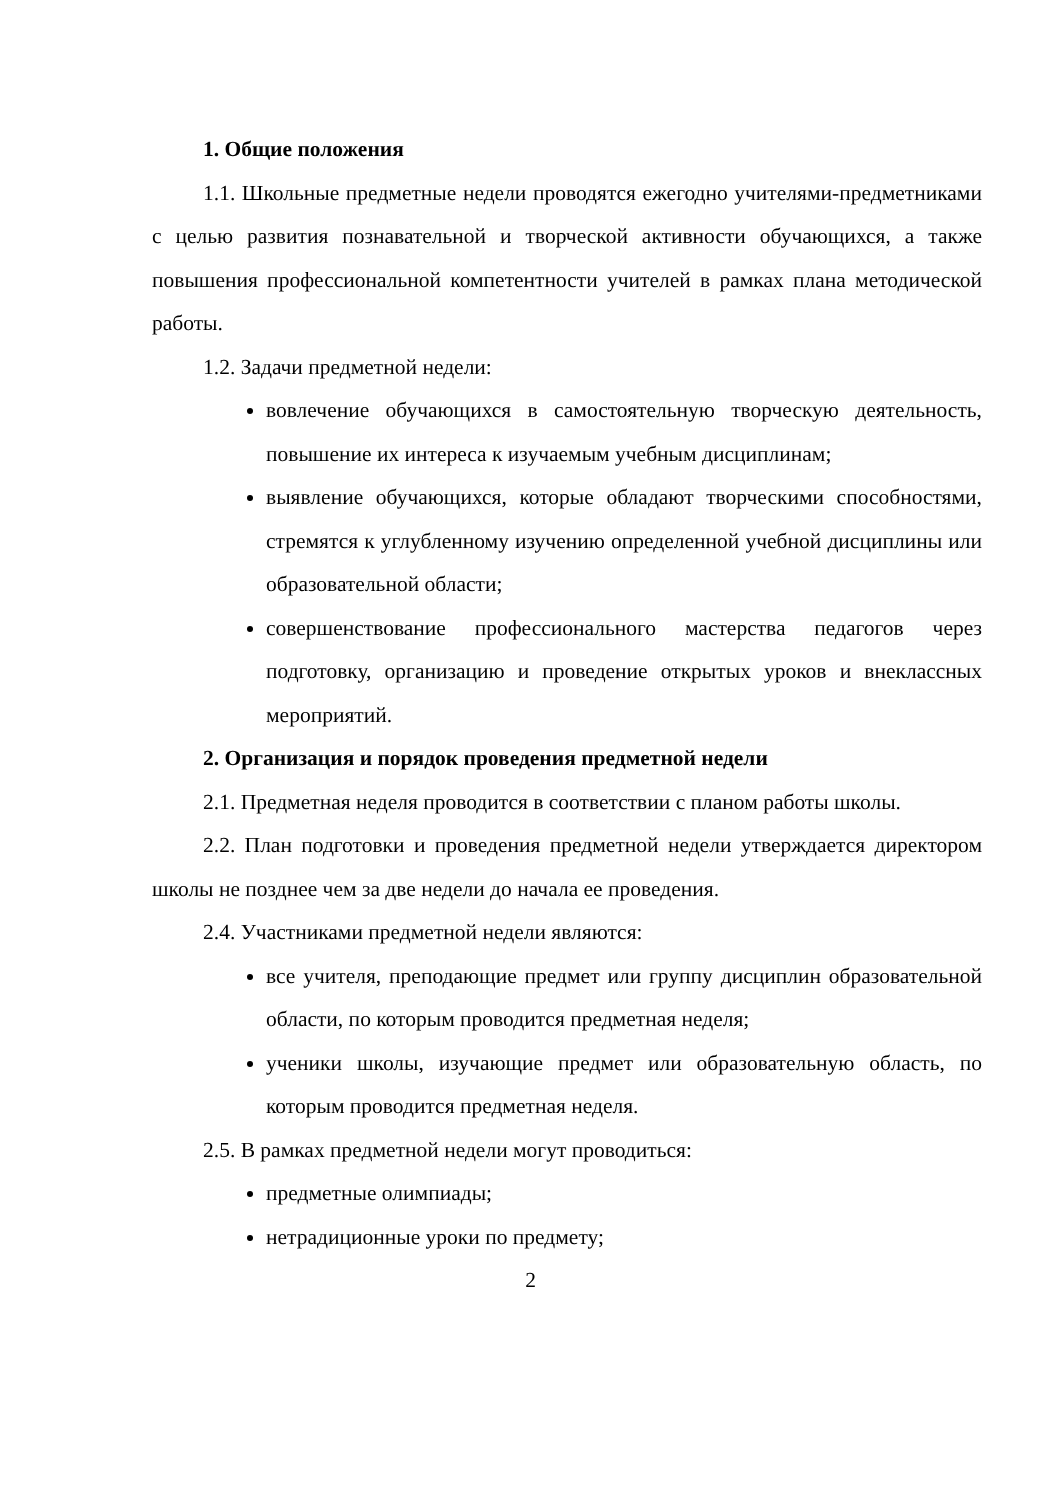1. Общие положения
1.1. Школьные предметные недели проводятся ежегодно учителями-предметниками с целью развития познавательной и творческой активности обучающихся, а также повышения профессиональной компетентности учителей в рамках плана методической работы.
1.2. Задачи предметной недели:
вовлечение обучающихся в самостоятельную творческую деятельность, повышение их интереса к изучаемым учебным дисциплинам;
выявление обучающихся, которые обладают творческими способностями, стремятся к углубленному изучению определенной учебной дисциплины или образовательной области;
совершенствование профессионального мастерства педагогов через подготовку, организацию и проведение открытых уроков и внеклассных мероприятий.
2. Организация и порядок проведения предметной недели
2.1. Предметная неделя проводится в соответствии с планом работы школы.
2.2. План подготовки и проведения предметной недели утверждается директором школы не позднее чем за две недели до начала ее проведения.
2.4. Участниками предметной недели являются:
все учителя, преподающие предмет или группу дисциплин образовательной области, по которым проводится предметная неделя;
ученики школы, изучающие предмет или образовательную область, по которым проводится предметная неделя.
2.5. В рамках предметной недели могут проводиться:
предметные олимпиады;
нетрадиционные уроки по предмету;
2